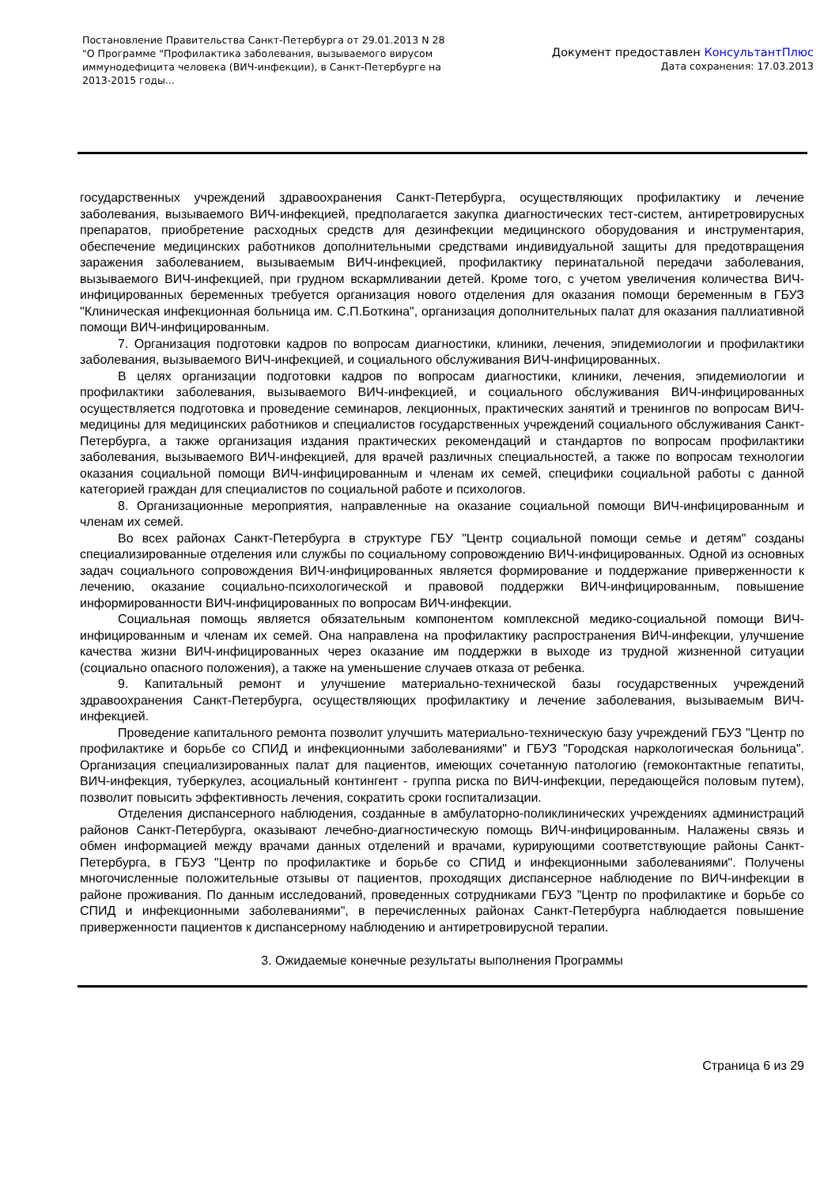Постановление Правительства Санкт-Петербурга от 29.01.2013 N 28
"О Программе "Профилактика заболевания, вызываемого вирусом иммунодефицита человека (ВИЧ-инфекции), в Санкт-Петербурге на 2013-2015 годы...
Документ предоставлен КонсультантПлюс
Дата сохранения: 17.03.2013
государственных учреждений здравоохранения Санкт-Петербурга, осуществляющих профилактику и лечение заболевания, вызываемого ВИЧ-инфекцией, предполагается закупка диагностических тест-систем, антиретровирусных препаратов, приобретение расходных средств для дезинфекции медицинского оборудования и инструментария, обеспечение медицинских работников дополнительными средствами индивидуальной защиты для предотвращения заражения заболеванием, вызываемым ВИЧ-инфекцией, профилактику перинатальной передачи заболевания, вызываемого ВИЧ-инфекцией, при грудном вскармливании детей. Кроме того, с учетом увеличения количества ВИЧ-инфицированных беременных требуется организация нового отделения для оказания помощи беременным в ГБУЗ "Клиническая инфекционная больница им. С.П.Боткина", организация дополнительных палат для оказания паллиативной помощи ВИЧ-инфицированным.
7. Организация подготовки кадров по вопросам диагностики, клиники, лечения, эпидемиологии и профилактики заболевания, вызываемого ВИЧ-инфекцией, и социального обслуживания ВИЧ-инфицированных.
В целях организации подготовки кадров по вопросам диагностики, клиники, лечения, эпидемиологии и профилактики заболевания, вызываемого ВИЧ-инфекцией, и социального обслуживания ВИЧ-инфицированных осуществляется подготовка и проведение семинаров, лекционных, практических занятий и тренингов по вопросам ВИЧ-медицины для медицинских работников и специалистов государственных учреждений социального обслуживания Санкт-Петербурга, а также организация издания практических рекомендаций и стандартов по вопросам профилактики заболевания, вызываемого ВИЧ-инфекцией, для врачей различных специальностей, а также по вопросам технологии оказания социальной помощи ВИЧ-инфицированным и членам их семей, специфики социальной работы с данной категорией граждан для специалистов по социальной работе и психологов.
8. Организационные мероприятия, направленные на оказание социальной помощи ВИЧ-инфицированным и членам их семей.
Во всех районах Санкт-Петербурга в структуре ГБУ "Центр социальной помощи семье и детям" созданы специализированные отделения или службы по социальному сопровождению ВИЧ-инфицированных. Одной из основных задач социального сопровождения ВИЧ-инфицированных является формирование и поддержание приверженности к лечению, оказание социально-психологической и правовой поддержки ВИЧ-инфицированным, повышение информированности ВИЧ-инфицированных по вопросам ВИЧ-инфекции.
Социальная помощь является обязательным компонентом комплексной медико-социальной помощи ВИЧ-инфицированным и членам их семей. Она направлена на профилактику распространения ВИЧ-инфекции, улучшение качества жизни ВИЧ-инфицированных через оказание им поддержки в выходе из трудной жизненной ситуации (социально опасного положения), а также на уменьшение случаев отказа от ребенка.
9. Капитальный ремонт и улучшение материально-технической базы государственных учреждений здравоохранения Санкт-Петербурга, осуществляющих профилактику и лечение заболевания, вызываемым ВИЧ-инфекцией.
Проведение капитального ремонта позволит улучшить материально-техническую базу учреждений ГБУЗ "Центр по профилактике и борьбе со СПИД и инфекционными заболеваниями" и ГБУЗ "Городская наркологическая больница". Организация специализированных палат для пациентов, имеющих сочетанную патологию (гемоконтактные гепатиты, ВИЧ-инфекция, туберкулез, асоциальный контингент - группа риска по ВИЧ-инфекции, передающейся половым путем), позволит повысить эффективность лечения, сократить сроки госпитализации.
Отделения диспансерного наблюдения, созданные в амбулаторно-поликлинических учреждениях администраций районов Санкт-Петербурга, оказывают лечебно-диагностическую помощь ВИЧ-инфицированным. Налажены связь и обмен информацией между врачами данных отделений и врачами, курирующими соответствующие районы Санкт-Петербурга, в ГБУЗ "Центр по профилактике и борьбе со СПИД и инфекционными заболеваниями". Получены многочисленные положительные отзывы от пациентов, проходящих диспансерное наблюдение по ВИЧ-инфекции в районе проживания. По данным исследований, проведенных сотрудниками ГБУЗ "Центр по профилактике и борьбе со СПИД и инфекционными заболеваниями", в перечисленных районах Санкт-Петербурга наблюдается повышение приверженности пациентов к диспансерному наблюдению и антиретровирусной терапии.
3. Ожидаемые конечные результаты выполнения Программы
Страница 6 из 29